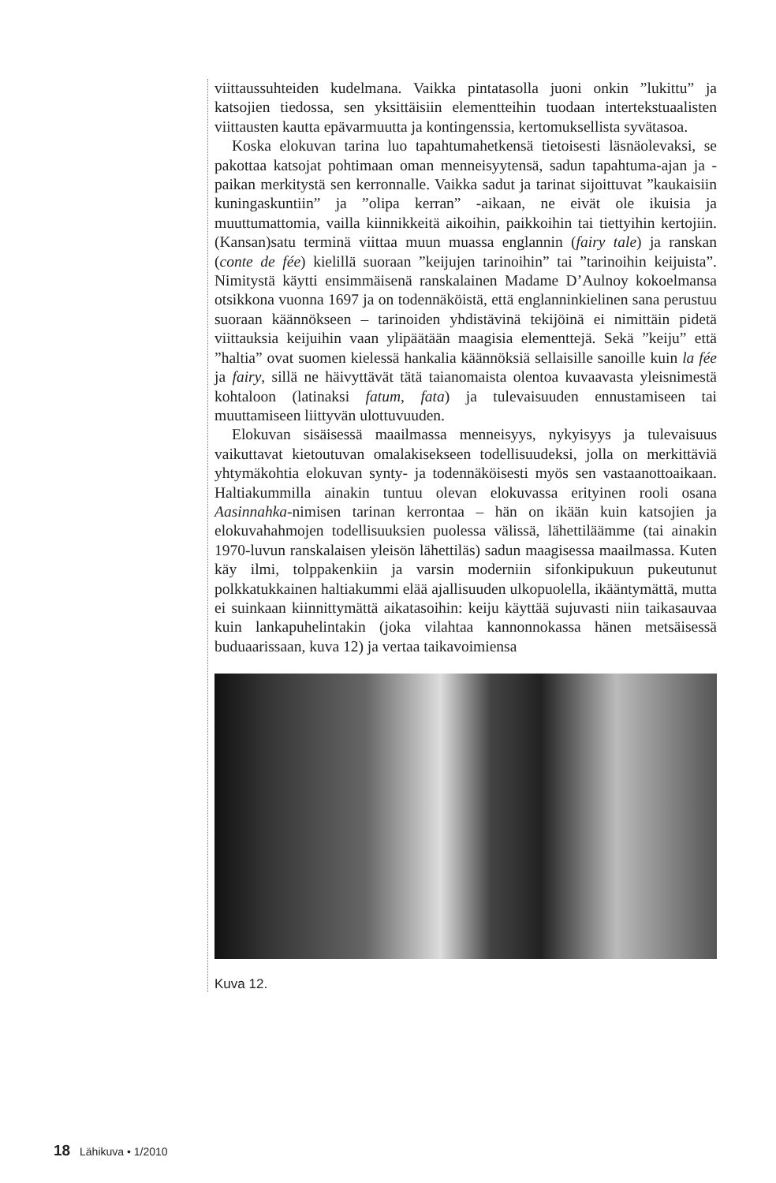viittaussuhteiden kudelmana. Vaikka pintatasolla juoni onkin ”lukittu” ja katsojien tiedossa, sen yksittäisiin elementteihin tuodaan intertekstuaalisten viittausten kautta epävarmuutta ja kontingenssia, kertomuksellista syvätasoa.
Koska elokuvan tarina luo tapahtumahetkensä tietoisesti läsnäolevaksi, se pakottaa katsojat pohtimaan oman menneisyytensä, sadun tapahtuma-ajan ja -paikan merkitystä sen kerronnalle. Vaikka sadut ja tarinat sijoittuvat ”kaukaisiin kuningaskuntiin” ja ”olipa kerran” -aikaan, ne eivät ole ikuisia ja muuttumattomia, vailla kiinnikkeitä aikoihin, paikkoihin tai tiettyihin kertojiin. (Kansan)satu terminä viittaa muun muassa englannin (fairy tale) ja ranskan (conte de fée) kielillä suoraan ”keijujen tarinoihin” tai ”tarinoihin keijuista”. Nimitystä käytti ensimmäisenä ranskalainen Madame D’Aulnoy kokoelmansa otsikkona vuonna 1697 ja on todennäköistä, että englanninkielinen sana perustuu suoraan käännökseen – tarinoiden yhdistävinä tekijöinä ei nimittäin pidetä viittauksia keijuihin vaan ylipäätään maagisia elementtejä. Sekä ”keiju” että ”haltia” ovat suomen kielessä hankalia käännöksiä sellaisille sanoille kuin la fée ja fairy, sillä ne häivyttävät tätä taianomaista olentoa kuvaavasta yleisnimestä kohtaloon (latinaksi fatum, fata) ja tulevaisuuden ennustamiseen tai muuttamiseen liittyvän ulottuvuuden.
Elokuvan sisäisessä maailmassa menneisyys, nykyisyys ja tulevaisuus vaikuttavat kietoutuvan omalakisekseen todellisuudeksi, jolla on merkittäviä yhtymäkohtia elokuvan synty- ja todennäköisesti myös sen vastaanottoaikaan. Haltiakummilla ainakin tuntuu olevan elokuvassa erityinen rooli osana Aasinnahka-nimisen tarinan kerrontaa – hän on ikään kuin katsojien ja elokuvahahmojen todellisuuksien puolessa välissä, lähettiläämme (tai ainakin 1970-luvun ranskalaisen yleisön lähettiläs) sadun maagisessa maailmassa. Kuten käy ilmi, tolppakenkiin ja varsin moderniin sifonkipukuun pukeutunut polkkatukkainen haltiakummi elää ajallisuuden ulkopuolella, ikääntymättä, mutta ei suinkaan kiinnittymättä aikatasoihin: keiju käyttää sujuvasti niin taikasauvaa kuin lankapuhelintakin (joka vilahtaa kannonnokassa hänen metsäisessä buduaarissaan, kuva 12) ja vertaa taikavoimiensa
Kuva 12.
18 Lähikuva • 1/2010